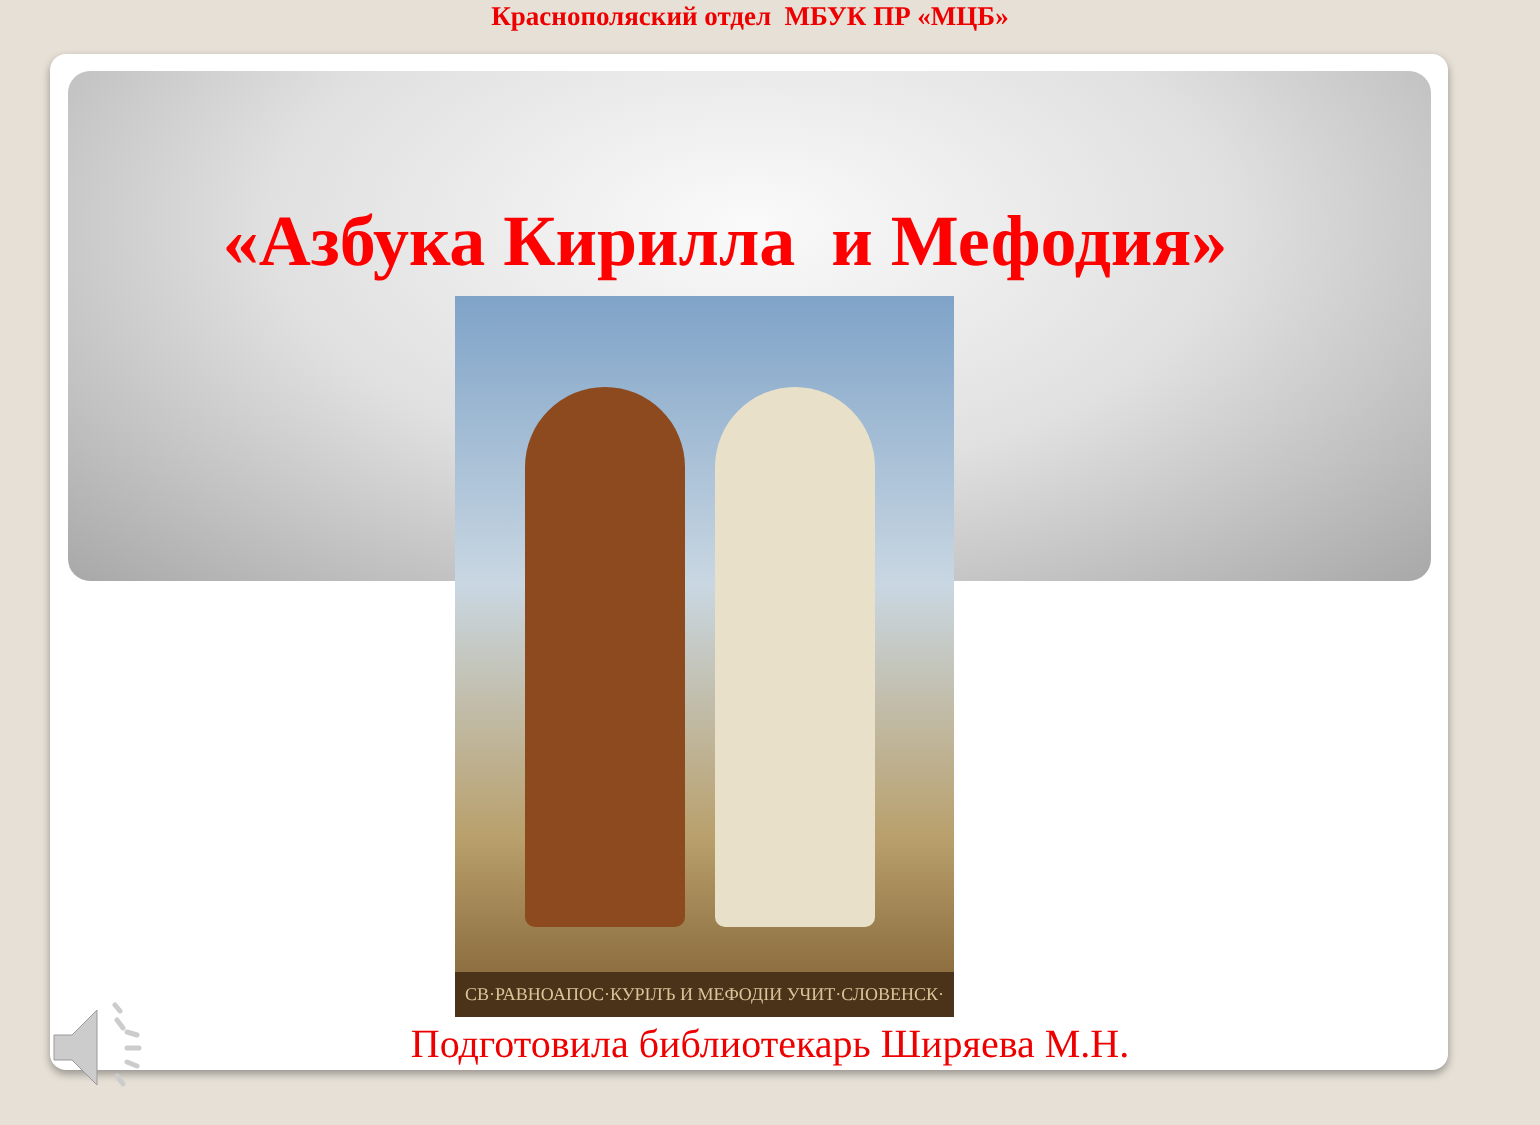Краснополяский отдел МБУК ПР «МЦБ»
«Азбука Кирилла и Мефодия»
СВ·РАВНОАПОС·КУРІЛЪ И МЕФОДІИ УЧИТ·СЛОВЕНСК·
Подготовила библиотекарь Ширяева М.Н.